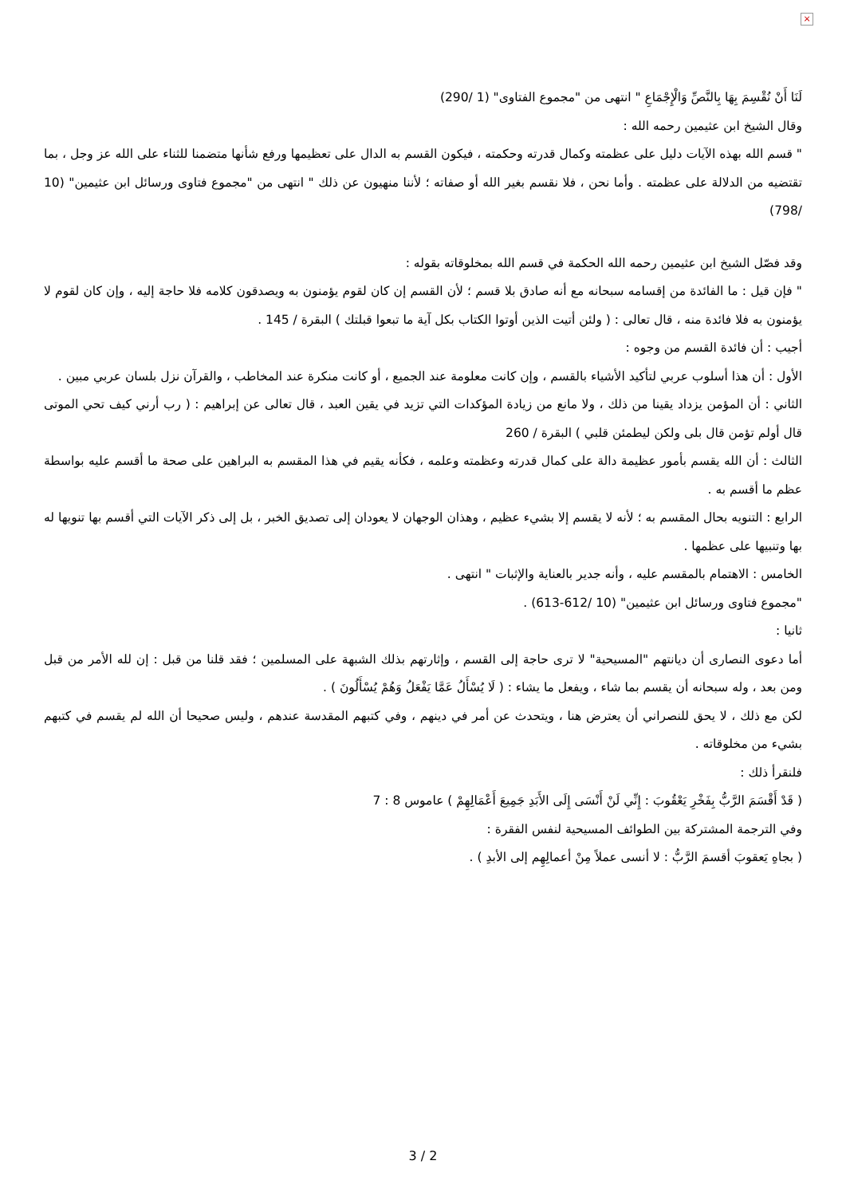×
لَنَا أَنْ نُقْسِمَ بِهَا بِالنَّصِّ وَالْإِجْمَاعِ " انتهى من "مجموع الفتاوى" (1 /290)
وقال الشيخ ابن عثيمين رحمه الله :
" قسم الله بهذه الآيات دليل على عظمته وكمال قدرته وحكمته ، فيكون القسم به الدال على تعظيمها ورفع شأنها متضمنا للثناء على الله عز وجل ، بما تقتضيه من الدلالة على عظمته . وأما نحن ، فلا نقسم بغير الله أو صفاته ؛ لأننا منهيون عن ذلك " انتهى من "مجموع فتاوى ورسائل ابن عثيمين" (10 /798)
وقد فصّل الشيخ ابن عثيمين رحمه الله الحكمة في قسم الله بمخلوقاته بقوله :
" فإن قيل : ما الفائدة من إقسامه سبحانه مع أنه صادق بلا قسم ؛ لأن القسم إن كان لقوم يؤمنون به ويصدقون كلامه فلا حاجة إليه ، وإن كان لقوم لا يؤمنون به فلا فائدة منه ، قال تعالى : ( ولئن أتيت الذين أوتوا الكتاب بكل آية ما تبعوا قبلتك ) البقرة / 145 .
أجيب : أن فائدة القسم من وجوه :
الأول : أن هذا أسلوب عربي لتأكيد الأشياء بالقسم ، وإن كانت معلومة عند الجميع ، أو كانت منكرة عند المخاطب ، والقرآن نزل بلسان عربي مبين .
الثاني : أن المؤمن يزداد يقينا من ذلك ، ولا مانع من زيادة المؤكدات التي تزيد في يقين العبد ، قال تعالى عن إبراهيم : ( رب أرني كيف تحي الموتى قال أولم تؤمن قال بلى ولكن ليطمئن قلبي ) البقرة / 260
الثالث : أن الله يقسم بأمور عظيمة دالة على كمال قدرته وعظمته وعلمه ، فكأنه يقيم في هذا المقسم به البراهين على صحة ما أقسم عليه بواسطة عظم ما أقسم به .
الرابع : التنويه بحال المقسم به ؛ لأنه لا يقسم إلا بشيء عظيم ، وهذان الوجهان لا يعودان إلى تصديق الخبر ، بل إلى ذكر الآيات التي أقسم بها تنويها له بها وتنبيها على عظمها .
الخامس : الاهتمام بالمقسم عليه ، وأنه جدير بالعناية والإثبات " انتهى .
"مجموع فتاوى ورسائل ابن عثيمين" (10 /612-613) .
ثانيا :
أما دعوى النصارى أن ديانتهم "المسيحية" لا ترى حاجة إلى القسم ، وإثارتهم بذلك الشبهة على المسلمين ؛ فقد قلنا من قبل : إن لله الأمر من قبل ومن بعد ، وله سبحانه أن يقسم بما شاء ، ويفعل ما يشاء : ( لَا يُسْأَلُ عَمَّا يَفْعَلُ وَهُمْ يُسْأَلُونَ ) .
لكن مع ذلك ، لا يحق للنصراني أن يعترض هنا ، ويتحدث عن أمر في دينهم ، وفي كتبهم المقدسة عندهم ، وليس صحيحا أن الله لم يقسم في كتبهم بشيء من مخلوقاته .
فلنقرأ ذلك :
( قَدْ أَقْسَمَ الرَّبُّ بِفَخْرِ يَعْقُوبَ : إِنِّي لَنْ أَنْسَى إِلَى الأَبَدِ جَمِيعَ أَعْمَالِهِمْ ) عاموس 8 : 7
وفي الترجمة المشتركة بين الطوائف المسيحية لنفس الفقرة :
( بجاهِ يَعقوبَ أقسمَ الرَّبُّ : لا أنسى عملاً مِنْ أعمالِهِم إلى الأبدِ ) .
3 / 2